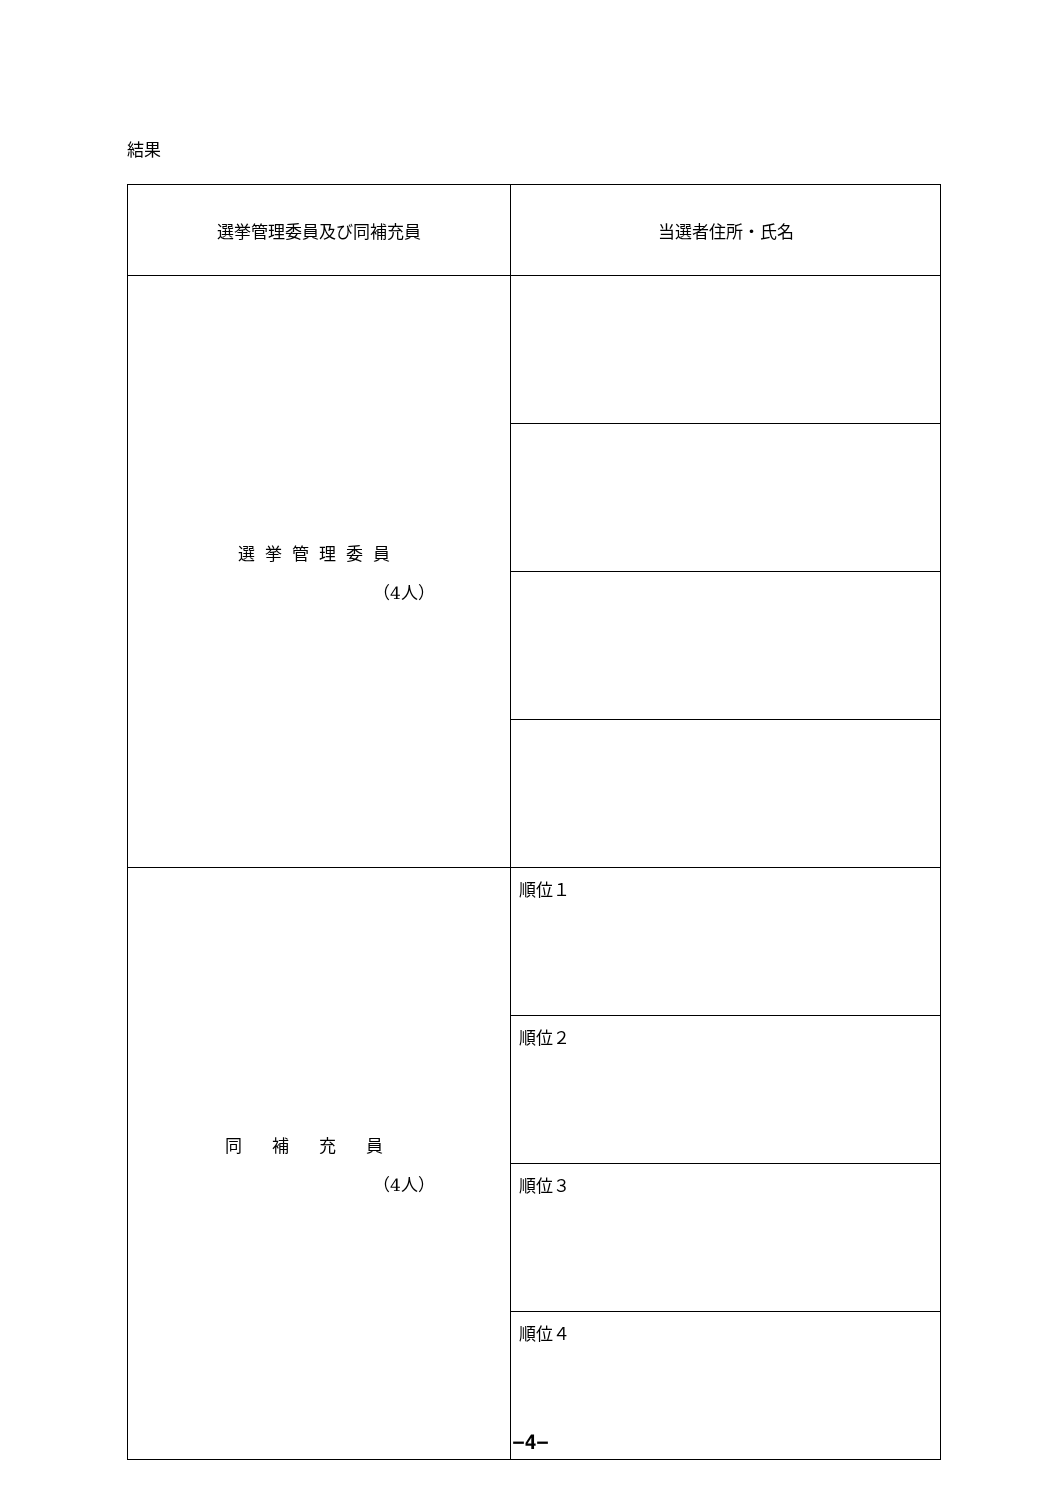結果
| 選挙管理委員及び同補充員 | 当選者住所・氏名 |
| --- | --- |
| 選挙管理委員 （4人） | |
| 同補充員 （4人） | 順位１ |
| | 順位２ |
| | 順位３ |
| | 順位４ |
−4−